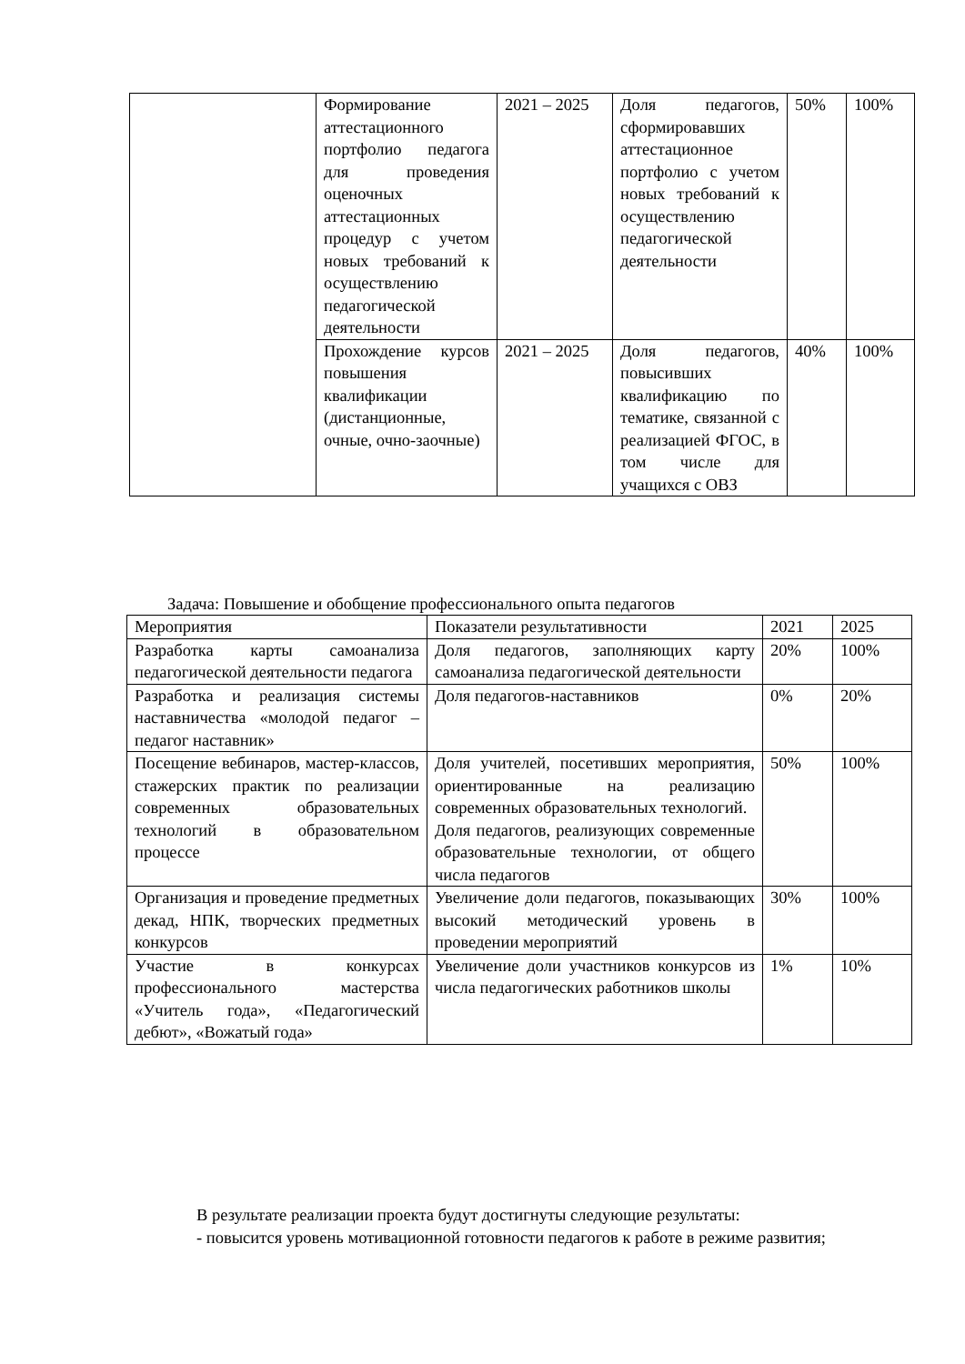| | Формирование аттестационного портфолио педагога для проведения оценочных аттестационных процедур с учетом новых требований к осуществлению педагогической деятельности | 2021 – 2025 | Доля педагогов, сформировавших аттестационное портфолио с учетом новых требований к осуществлению педагогической деятельности | 50% | 100% |
| | Прохождение курсов повышения квалификации (дистанционные, очные, очно-заочные) | 2021 – 2025 | Доля педагогов, повысивших квалификацию по тематике, связанной с реализацией ФГОС, в том числе для учащихся с ОВЗ | 40% | 100% |
Задача: Повышение и обобщение профессионального опыта педагогов
| Мероприятия | Показатели результативности | 2021 | 2025 |
| Разработка карты самоанализа педагогической деятельности педагога | Доля педагогов, заполняющих карту самоанализа педагогической деятельности | 20% | 100% |
| Разработка и реализация системы наставничества «молодой педагог – педагог наставник» | Доля педагогов-наставников | 0% | 20% |
| Посещение вебинаров, мастер-классов, стажерских практик по реализации современных образовательных технологий в образовательном процессе | Доля учителей, посетивших мероприятия, ориентированные на реализацию современных образовательных технологий. Доля педагогов, реализующих современные образовательные технологии, от общего числа педагогов | 50% | 100% |
| Организация и проведение предметных декад, НПК, творческих предметных конкурсов | Увеличение доли педагогов, показывающих высокий методический уровень в проведении мероприятий | 30% | 100% |
| Участие в конкурсах профессионального мастерства «Учитель года», «Педагогический дебют», «Вожатый года» | Увеличение доли участников конкурсов из числа педагогических работников школы | 1% | 10% |
В результате реализации проекта будут достигнуты следующие результаты:
- повысится уровень мотивационной готовности педагогов к работе в режиме развития;